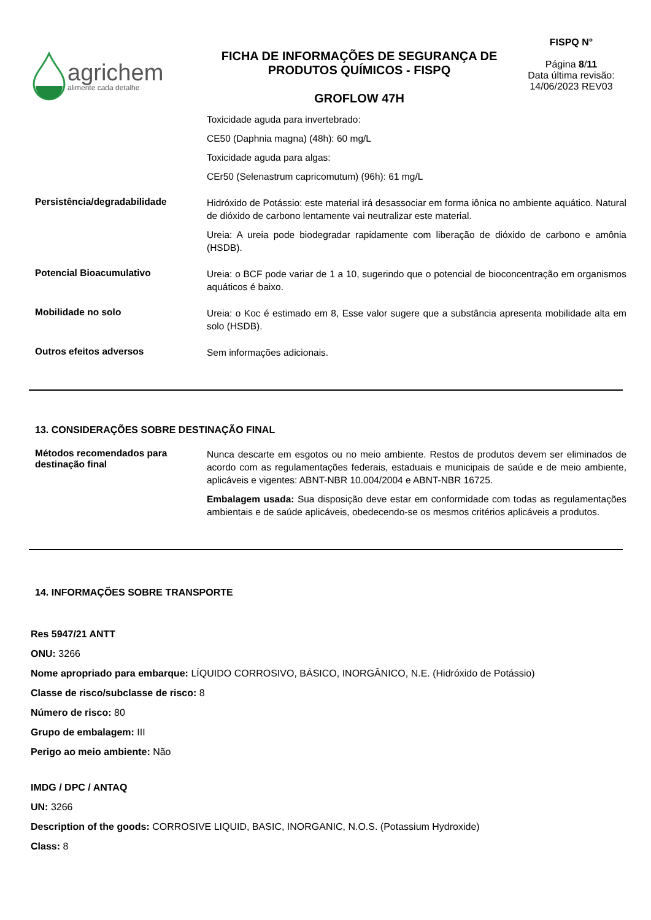agrichem
alimente cada detalhe
FICHA DE INFORMAÇÕES DE SEGURANÇA DE
PRODUTOS QUÍMICOS - FISPQ
GROFLOW 47H
FISPQ N°
Página 8/11
Data última revisão:
14/06/2023 REV03
Toxicidade aguda para invertebrado:
CE50 (Daphnia magna) (48h): 60 mg/L
Toxicidade aguda para algas:
CEr50 (Selenastrum capricomutum) (96h): 61 mg/L
Persistência/degradabilidade
Hidróxido de Potássio: este material irá desassociar em forma iônica no ambiente aquático. Natural de dióxido de carbono lentamente vai neutralizar este material.
Ureia: A ureia pode biodegradar rapidamente com liberação de dióxido de carbono e amônia (HSDB).
Potencial Bioacumulativo
Ureia: o BCF pode variar de 1 a 10, sugerindo que o potencial de bioconcentração em organismos aquáticos é baixo.
Mobilidade no solo
Ureia: o Koc é estimado em 8, Esse valor sugere que a substância apresenta mobilidade alta em solo (HSDB).
Outros efeitos adversos
Sem informações adicionais.
13. CONSIDERAÇÕES SOBRE DESTINAÇÃO FINAL
Métodos recomendados para destinação final
Nunca descarte em esgotos ou no meio ambiente. Restos de produtos devem ser eliminados de acordo com as regulamentações federais, estaduais e municipais de saúde e de meio ambiente, aplicáveis e vigentes: ABNT-NBR 10.004/2004 e ABNT-NBR 16725.
Embalagem usada: Sua disposição deve estar em conformidade com todas as regulamentações ambientais e de saúde aplicáveis, obedecendo-se os mesmos critérios aplicáveis a produtos.
14. INFORMAÇÕES SOBRE TRANSPORTE
Res 5947/21 ANTT
ONU: 3266
Nome apropriado para embarque: LÍQUIDO CORROSIVO, BÁSICO, INORGÂNICO, N.E. (Hidróxido de Potássio)
Classe de risco/subclasse de risco: 8
Número de risco: 80
Grupo de embalagem: III
Perigo ao meio ambiente: Não
IMDG / DPC / ANTAQ
UN: 3266
Description of the goods: CORROSIVE LIQUID, BASIC, INORGANIC, N.O.S. (Potassium Hydroxide)
Class: 8